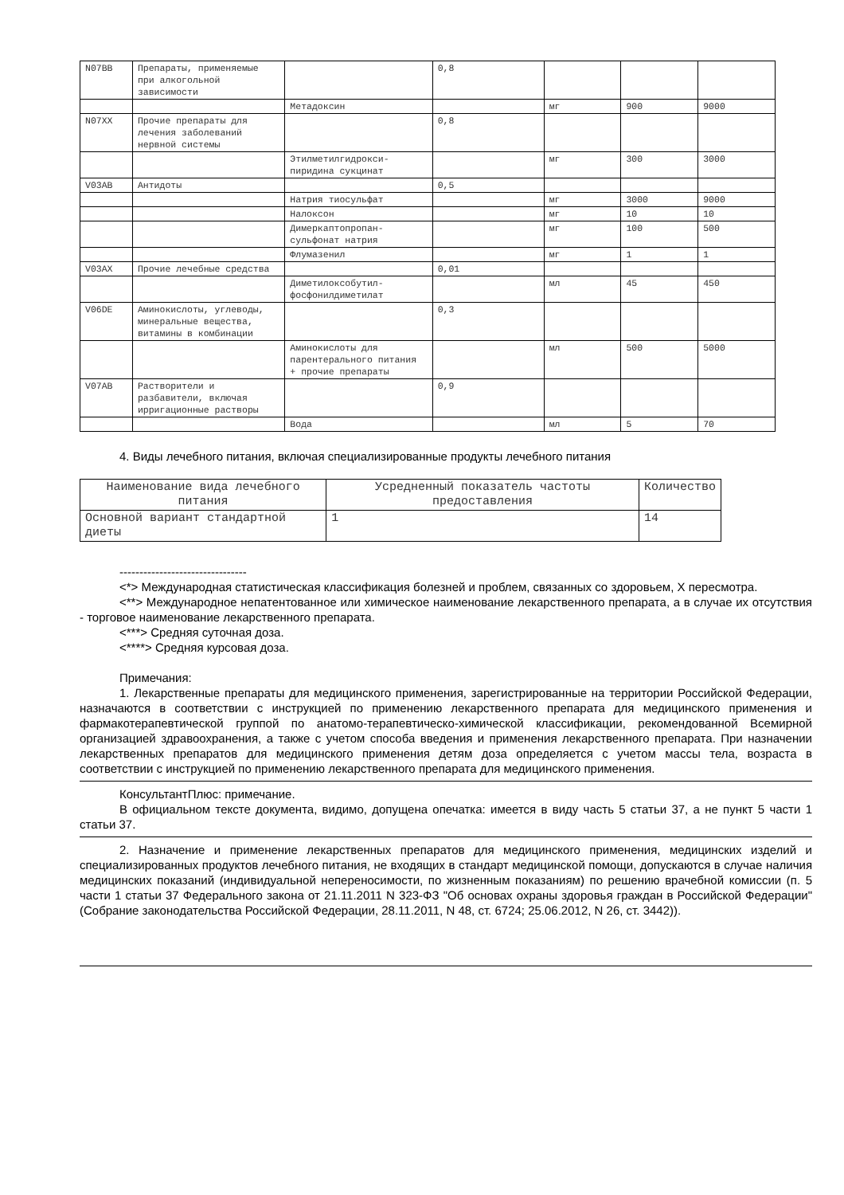| N07BB | Препараты, применяемые при алкогольной зависимости | | 0,8 | | | |
| | | Метадоксин | | мг | 900 | 9000 |
| N07XX | Прочие препараты для лечения заболеваний нервной системы | | 0,8 | | | |
| | | Этилметилгидрокси-пиридина сукцинат | | мг | 300 | 3000 |
| V03AB | Антидоты | | 0,5 | | | |
| | | Натрия тиосульфат | | мг | 3000 | 9000 |
| | | Налоксон | | мг | 10 | 10 |
| | | Димеркаптопропан-сульфонат натрия | | мг | 100 | 500 |
| | | Флумазенил | | мг | 1 | 1 |
| V03AX | Прочие лечебные средства | | 0,01 | | | |
| | | Диметилоксобутил-фосфонилдиметилат | | мл | 45 | 450 |
| V06DE | Аминокислоты, углеводы, минеральные вещества, витамины в комбинации | | 0,3 | | | |
| | | Аминокислоты для парентерального питания + прочие препараты | | мл | 500 | 5000 |
| V07AB | Растворители и разбавители, включая ирригационные растворы | | 0,9 | | | |
| | | Вода | | мл | 5 | 70 |
4. Виды лечебного питания, включая специализированные продукты лечебного питания
| Наименование вида лечебного питания | Усредненный показатель частоты предоставления | Количество |
| --- | --- | --- |
| Основной вариант стандартной диеты | 1 | 14 |
--------------------------------
<*> Международная статистическая классификация болезней и проблем, связанных со здоровьем, X пересмотра.
<**> Международное непатентованное или химическое наименование лекарственного препарата, а в случае их отсутствия - торговое наименование лекарственного препарата.
<***> Средняя суточная доза.
<****> Средняя курсовая доза.
Примечания:
1. Лекарственные препараты для медицинского применения, зарегистрированные на территории Российской Федерации, назначаются в соответствии с инструкцией по применению лекарственного препарата для медицинского применения и фармакотерапевтической группой по анатомо-терапевтическо-химической классификации, рекомендованной Всемирной организацией здравоохранения, а также с учетом способа введения и применения лекарственного препарата. При назначении лекарственных препаратов для медицинского применения детям доза определяется с учетом массы тела, возраста в соответствии с инструкцией по применению лекарственного препарата для медицинского применения.
КонсультантПлюс: примечание.
В официальном тексте документа, видимо, допущена опечатка: имеется в виду часть 5 статьи 37, а не пункт 5 части 1 статьи 37.
2. Назначение и применение лекарственных препаратов для медицинского применения, медицинских изделий и специализированных продуктов лечебного питания, не входящих в стандарт медицинской помощи, допускаются в случае наличия медицинских показаний (индивидуальной непереносимости, по жизненным показаниям) по решению врачебной комиссии (п. 5 части 1 статьи 37 Федерального закона от 21.11.2011 N 323-ФЗ "Об основах охраны здоровья граждан в Российской Федерации" (Собрание законодательства Российской Федерации, 28.11.2011, N 48, ст. 6724; 25.06.2012, N 26, ст. 3442)).